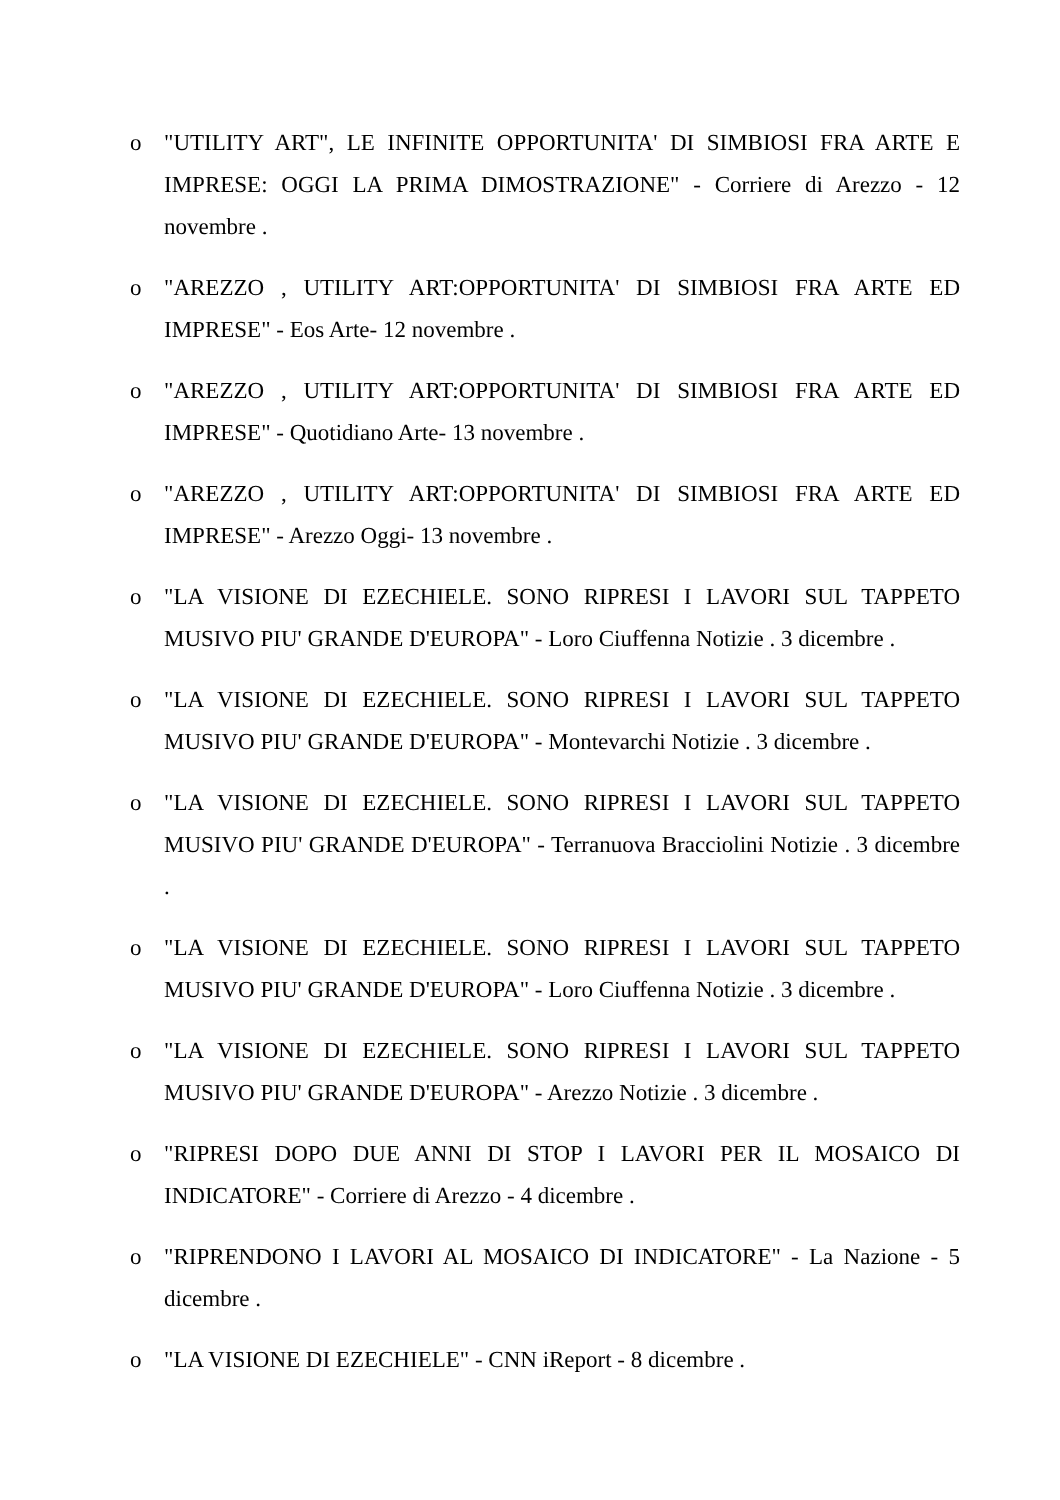o "UTILITY ART", LE INFINITE OPPORTUNITA' DI SIMBIOSI FRA ARTE E IMPRESE: OGGI LA PRIMA DIMOSTRAZIONE" - Corriere di Arezzo - 12 novembre .
o "AREZZO , UTILITY ART:OPPORTUNITA' DI SIMBIOSI FRA ARTE ED IMPRESE" - Eos Arte- 12 novembre .
o "AREZZO , UTILITY ART:OPPORTUNITA' DI SIMBIOSI FRA ARTE ED IMPRESE" - Quotidiano Arte- 13 novembre .
o "AREZZO , UTILITY ART:OPPORTUNITA' DI SIMBIOSI FRA ARTE ED IMPRESE" - Arezzo Oggi- 13 novembre .
o "LA VISIONE DI EZECHIELE. SONO RIPRESI I LAVORI SUL TAPPETO MUSIVO PIU' GRANDE D'EUROPA" - Loro Ciuffenna Notizie . 3 dicembre .
o "LA VISIONE DI EZECHIELE. SONO RIPRESI I LAVORI SUL TAPPETO MUSIVO PIU' GRANDE D'EUROPA" - Montevarchi Notizie . 3 dicembre .
o "LA VISIONE DI EZECHIELE. SONO RIPRESI I LAVORI SUL TAPPETO MUSIVO PIU' GRANDE D'EUROPA" - Terranuova Bracciolini Notizie . 3 dicembre .
o "LA VISIONE DI EZECHIELE. SONO RIPRESI I LAVORI SUL TAPPETO MUSIVO PIU' GRANDE D'EUROPA" - Loro Ciuffenna Notizie . 3 dicembre .
o "LA VISIONE DI EZECHIELE. SONO RIPRESI I LAVORI SUL TAPPETO MUSIVO PIU' GRANDE D'EUROPA" - Arezzo Notizie . 3 dicembre .
o "RIPRESI DOPO DUE ANNI DI STOP I LAVORI PER IL MOSAICO DI INDICATORE" - Corriere di Arezzo - 4 dicembre .
o "RIPRENDONO I LAVORI AL MOSAICO DI INDICATORE" - La Nazione - 5 dicembre .
o "LA VISIONE DI EZECHIELE" - CNN iReport - 8 dicembre .